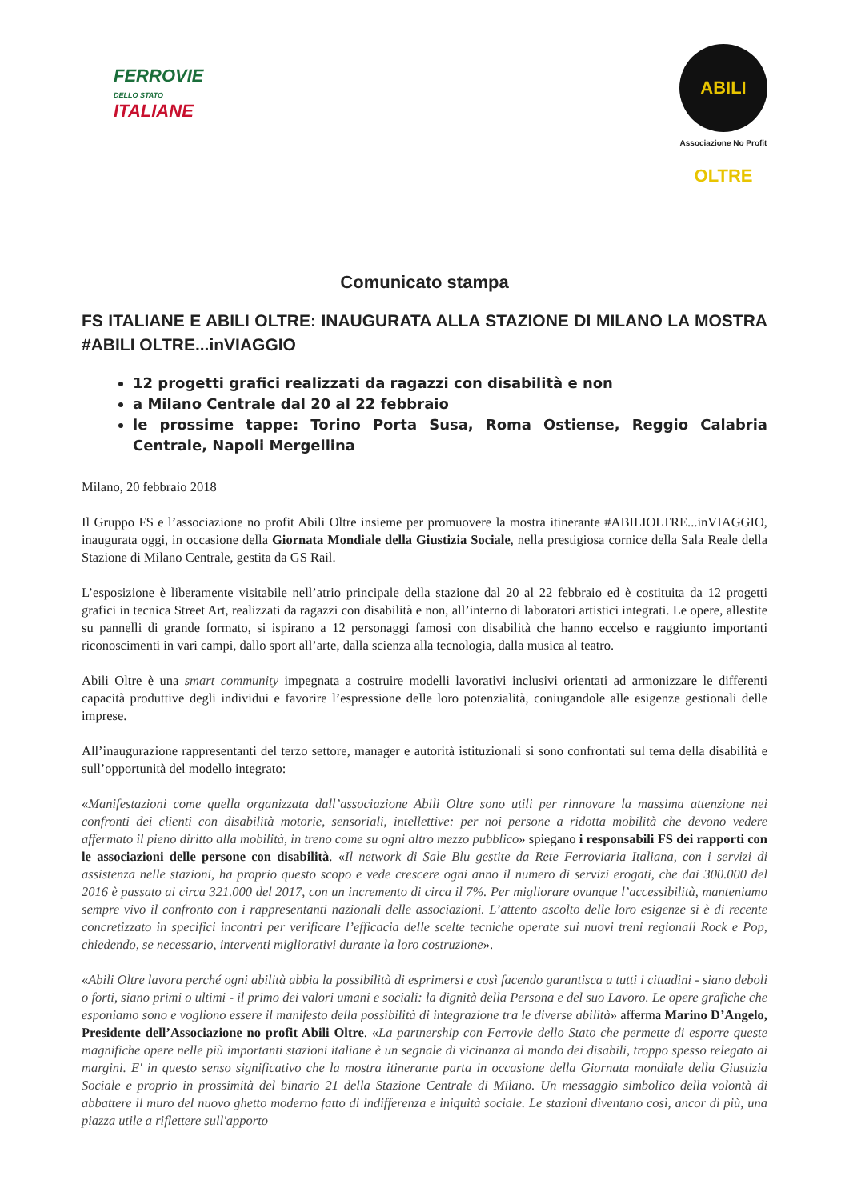FERROVIE
DELLO STATO
ITALIANE
ABILI OLTRE
Associazione No Profit
Comunicato stampa
FS ITALIANE E ABILI OLTRE: INAUGURATA ALLA STAZIONE DI MILANO LA MOSTRA #ABILI OLTRE...inVIAGGIO
12 progetti grafici realizzati da ragazzi con disabilità e non
a Milano Centrale dal 20 al 22 febbraio
le prossime tappe: Torino Porta Susa, Roma Ostiense, Reggio Calabria Centrale, Napoli Mergellina
Milano, 20 febbraio 2018
Il Gruppo FS e l’associazione no profit Abili Oltre insieme per promuovere la mostra itinerante #ABILIOLTRE...inVIAGGIO, inaugurata oggi, in occasione della Giornata Mondiale della Giustizia Sociale, nella prestigiosa cornice della Sala Reale della Stazione di Milano Centrale, gestita da GS Rail.
L’esposizione è liberamente visitabile nell’atrio principale della stazione dal 20 al 22 febbraio ed è costituita da 12 progetti grafici in tecnica Street Art, realizzati da ragazzi con disabilità e non, all’interno di laboratori artistici integrati. Le opere, allestite su pannelli di grande formato, si ispirano a 12 personaggi famosi con disabilità che hanno eccelso e raggiunto importanti riconoscimenti in vari campi, dallo sport all’arte, dalla scienza alla tecnologia, dalla musica al teatro.
Abili Oltre è una smart community impegnata a costruire modelli lavorativi inclusivi orientati ad armonizzare le differenti capacità produttive degli individui e favorire l’espressione delle loro potenzialità, coniugandole alle esigenze gestionali delle imprese.
All’inaugurazione rappresentanti del terzo settore, manager e autorità istituzionali si sono confrontati sul tema della disabilità e sull’opportunità del modello integrato:
«Manifestazioni come quella organizzata dall’associazione Abili Oltre sono utili per rinnovare la massima attenzione nei confronti dei clienti con disabilità motorie, sensoriali, intellettive: per noi persone a ridotta mobilità che devono vedere affermato il pieno diritto alla mobilità, in treno come su ogni altro mezzo pubblico» spiegano i responsabili FS dei rapporti con le associazioni delle persone con disabilità. «Il network di Sale Blu gestite da Rete Ferroviaria Italiana, con i servizi di assistenza nelle stazioni, ha proprio questo scopo e vede crescere ogni anno il numero di servizi erogati, che dai 300.000 del 2016 è passato ai circa 321.000 del 2017, con un incremento di circa il 7%. Per migliorare ovunque l’accessibilità, manteniamo sempre vivo il confronto con i rappresentanti nazionali delle associazioni. L’attento ascolto delle loro esigenze si è di recente concretizzato in specifici incontri per verificare l’efficacia delle scelte tecniche operate sui nuovi treni regionali Rock e Pop, chiedendo, se necessario, interventi migliorativi durante la loro costruzione».
«Abili Oltre lavora perché ogni abilità abbia la possibilità di esprimersi e così facendo garantisca a tutti i cittadini - siano deboli o forti, siano primi o ultimi - il primo dei valori umani e sociali: la dignità della Persona e del suo Lavoro. Le opere grafiche che esponiamo sono e vogliono essere il manifesto della possibilità di integrazione tra le diverse abilità» afferma Marino D’Angelo, Presidente dell’Associazione no profit Abili Oltre. «La partnership con Ferrovie dello Stato che permette di esporre queste magnifiche opere nelle più importanti stazioni italiane è un segnale di vicinanza al mondo dei disabili, troppo spesso relegato ai margini. E' in questo senso significativo che la mostra itinerante parta in occasione della Giornata mondiale della Giustizia Sociale e proprio in prossimità del binario 21 della Stazione Centrale di Milano. Un messaggio simbolico della volontà di abbattere il muro del nuovo ghetto moderno fatto di indifferenza e iniquità sociale. Le stazioni diventano così, ancor di più, una piazza utile a riflettere sull'apporto